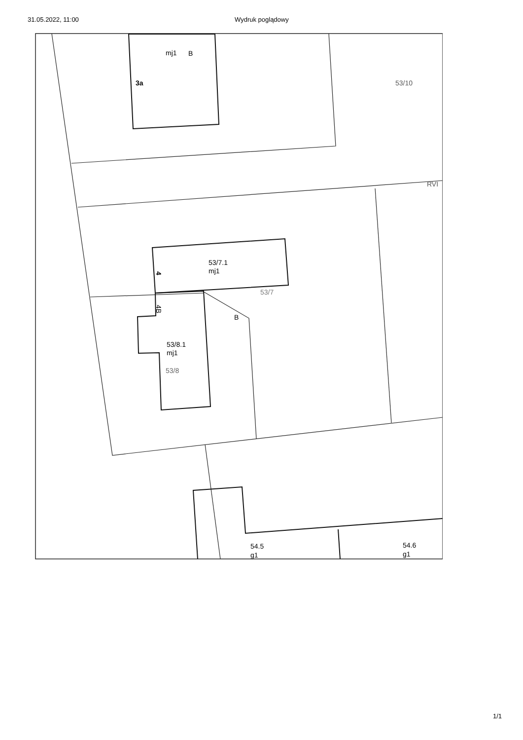31.05.2022, 11:00 Wydruk poglądowy
mj1
B
3a
53/10
RVI
53/7.1
mj1
53/7
B
53/8.1
mj1
53/8
54.5
g1
54.6
g1
4
4B
1/1